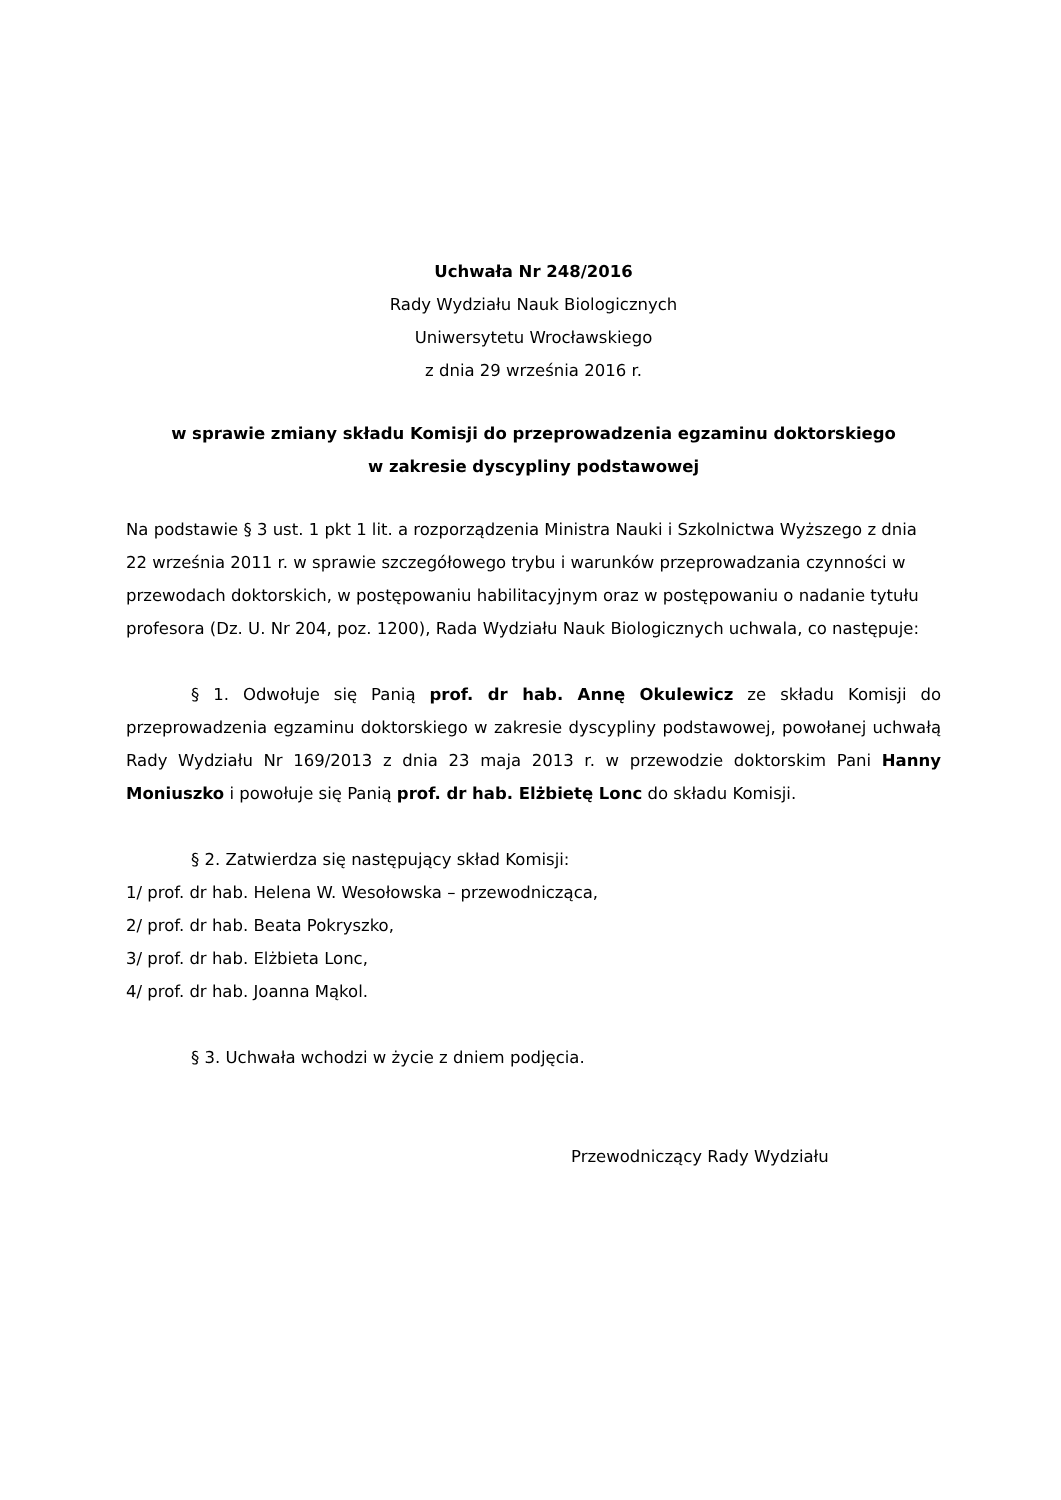Uchwała Nr 248/2016
Rady Wydziału Nauk Biologicznych
Uniwersytetu Wrocławskiego
z dnia 29 września 2016 r.
w sprawie zmiany składu Komisji do przeprowadzenia egzaminu doktorskiego
w zakresie dyscypliny podstawowej
Na podstawie § 3 ust. 1 pkt 1 lit. a rozporządzenia Ministra Nauki i Szkolnictwa Wyższego z dnia 22 września 2011 r. w sprawie szczegółowego trybu i warunków przeprowadzania czynności w przewodach doktorskich, w postępowaniu habilitacyjnym oraz w postępowaniu o nadanie tytułu profesora (Dz. U. Nr 204, poz. 1200), Rada Wydziału Nauk Biologicznych uchwala, co następuje:
§ 1. Odwołuje się Panią prof. dr hab. Annę Okulewicz ze składu Komisji do przeprowadzenia egzaminu doktorskiego w zakresie dyscypliny podstawowej, powołanej uchwałą Rady Wydziału Nr 169/2013 z dnia 23 maja 2013 r. w przewodzie doktorskim Pani Hanny Moniuszko i powołuje się Panią prof. dr hab. Elżbietę Lonc do składu Komisji.
§ 2. Zatwierdza się następujący skład Komisji:
1/ prof. dr hab. Helena W. Wesołowska – przewodnicząca,
2/ prof. dr hab. Beata Pokryszko,
3/ prof. dr hab. Elżbieta Lonc,
4/ prof. dr hab. Joanna Mąkol.
§ 3. Uchwała wchodzi w życie z dniem podjęcia.
Przewodniczący Rady Wydziału